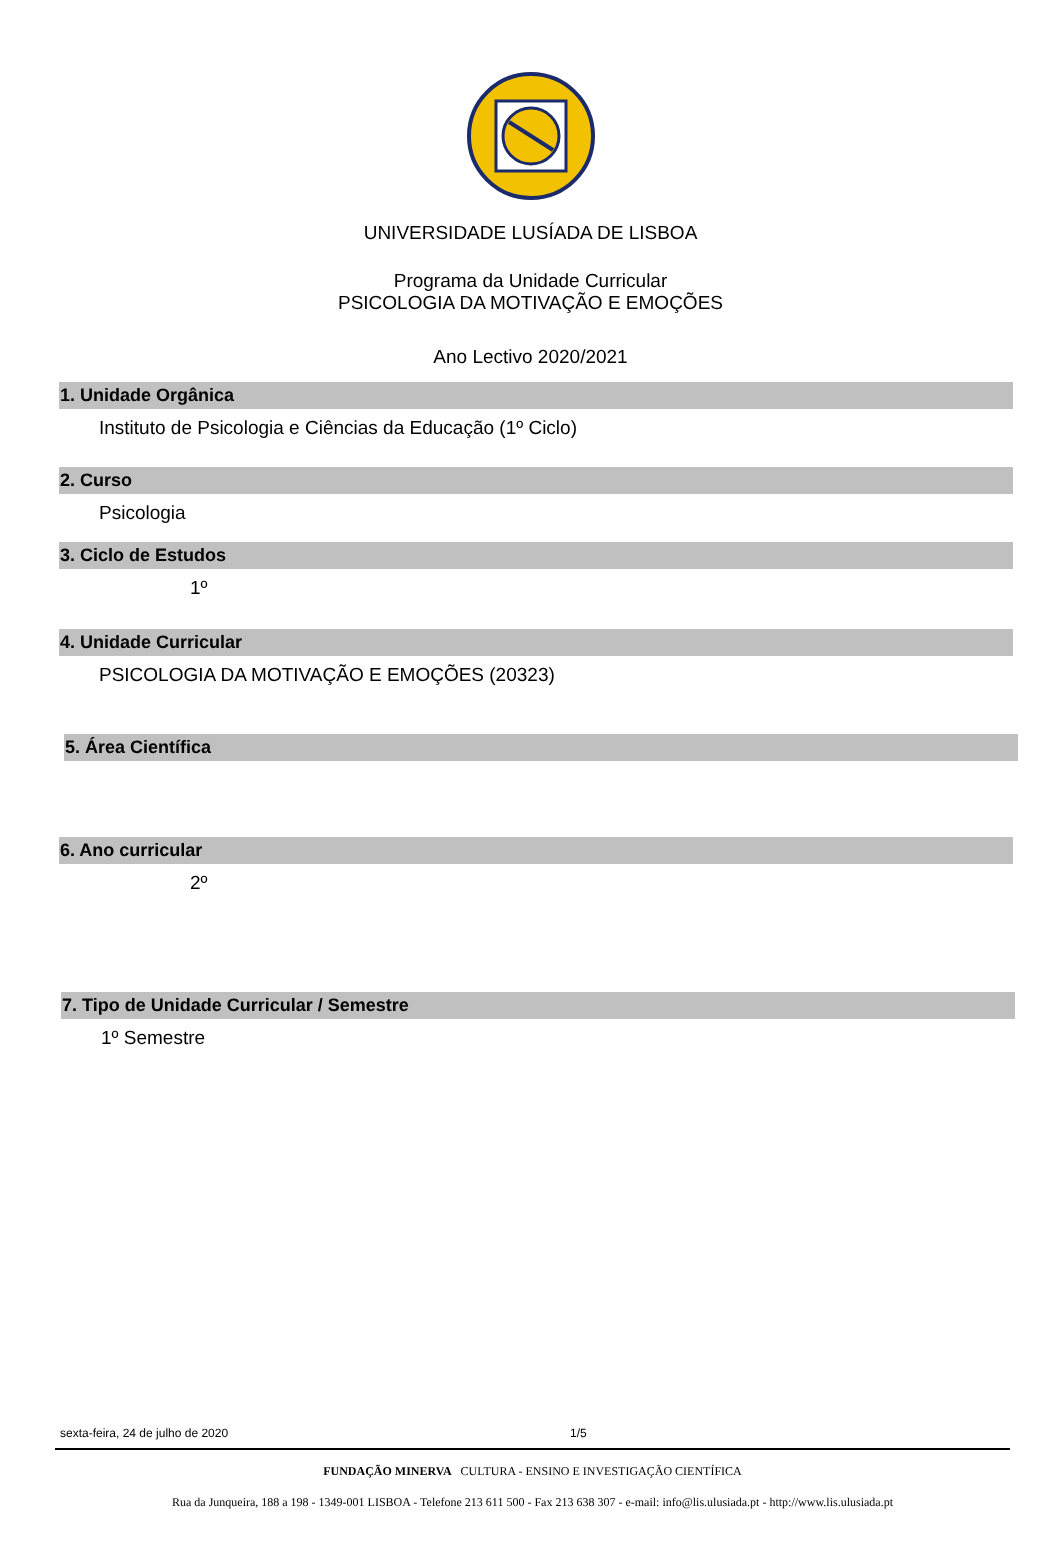UNIVERSIDADE LUSÍADA DE LISBOA
Programa da Unidade Curricular
PSICOLOGIA DA MOTIVAÇÃO E EMOÇÕES
Ano Lectivo 2020/2021
1. Unidade Orgânica
Instituto de Psicologia e Ciências da Educação (1º Ciclo)
2. Curso
Psicologia
3. Ciclo de Estudos
1º
4. Unidade Curricular
PSICOLOGIA DA MOTIVAÇÃO E EMOÇÕES (20323)
5. Área Científica
6. Ano curricular
2º
7. Tipo de Unidade Curricular / Semestre
1º Semestre
sexta-feira, 24 de julho de 2020 1/5
FUNDAÇÃO MINERVA CULTURA - ENSINO E INVESTIGAÇÃO CIENTÍFICA
Rua da Junqueira, 188 a 198 - 1349-001 LISBOA - Telefone 213 611 500 - Fax 213 638 307 - e-mail: info@lis.ulusiada.pt - http://www.lis.ulusiada.pt